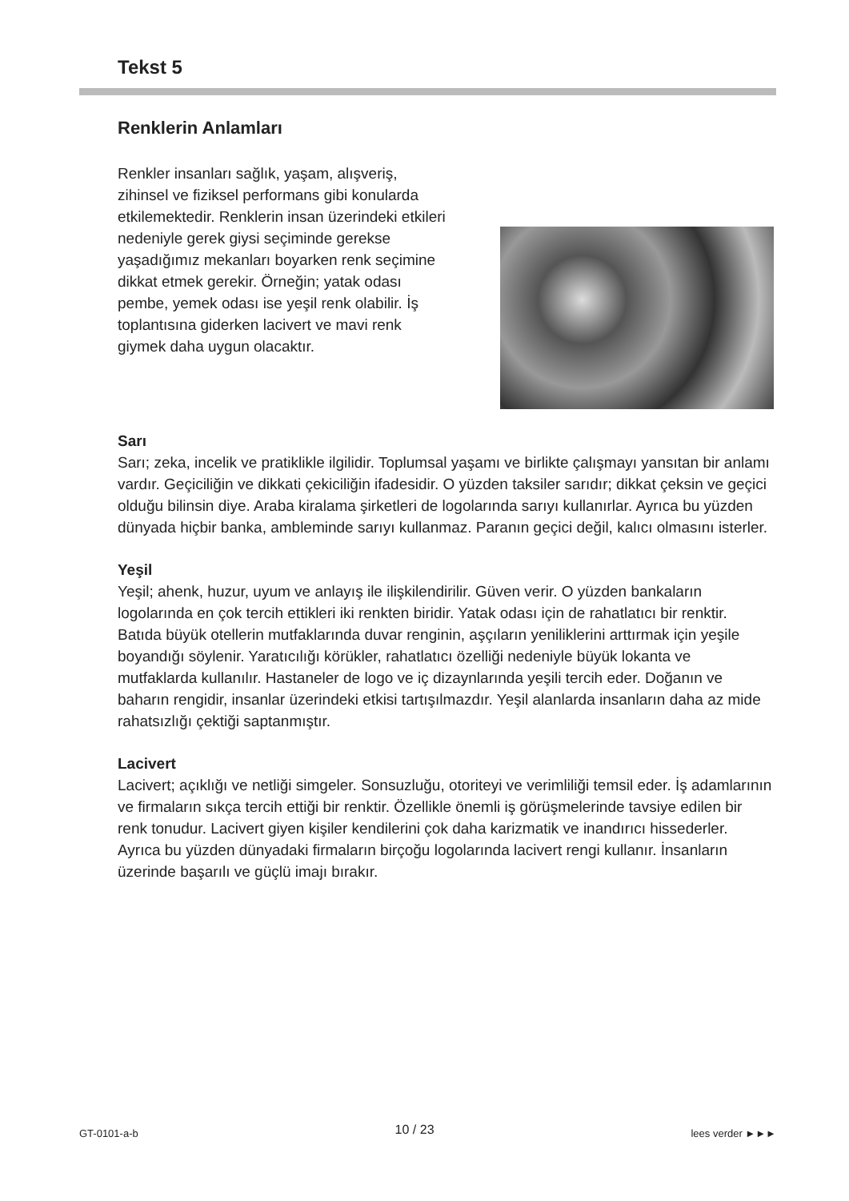Tekst 5
Renklerin Anlamları
Renkler insanları sağlık, yaşam, alışveriş, zihinsel ve fiziksel performans gibi konularda etkilemektedir. Renklerin insan üzerindeki etkileri nedeniyle gerek giysi seçiminde gerekse yaşadığımız mekanları boyarken renk seçimine dikkat etmek gerekir. Örneğin; yatak odası pembe, yemek odası ise yeşil renk olabilir. İş toplantısına giderken lacivert ve mavi renk giymek daha uygun olacaktır.
Sarı
Sarı; zeka, incelik ve pratiklikle ilgilidir. Toplumsal yaşamı ve birlikte çalışmayı yansıtan bir anlamı vardır. Geçiciliğin ve dikkati çekiciliğin ifadesidir. O yüzden taksiler sarıdır; dikkat çeksin ve geçici olduğu bilinsin diye. Araba kiralama şirketleri de logolarında sarıyı kullanırlar. Ayrıca bu yüzden dünyada hiçbir banka, ambleminde sarıyı kullanmaz. Paranın geçici değil, kalıcı olmasını isterler.
Yeşil
Yeşil; ahenk, huzur, uyum ve anlayış ile ilişkilendirilir. Güven verir. O yüzden bankaların logolarında en çok tercih ettikleri iki renkten biridir. Yatak odası için de rahatlatıcı bir renktir. Batıda büyük otellerin mutfaklarında duvar renginin, aşçıların yeniliklerini arttırmak için yeşile boyandığı söylenir. Yaratıcılığı körükler, rahatlatıcı özelliği nedeniyle büyük lokanta ve mutfaklarda kullanılır. Hastaneler de logo ve iç dizaynlarında yeşili tercih eder. Doğanın ve baharın rengidir, insanlar üzerindeki etkisi tartışılmazdır. Yeşil alanlarda insanların daha az mide rahatsızlığı çektiği saptanmıştır.
Lacivert
Lacivert; açıklığı ve netliği simgeler. Sonsuzluğu, otoriteyi ve verimliliği temsil eder. İş adamlarının ve firmaların sıkça tercih ettiği bir renktir. Özellikle önemli iş görüşmelerinde tavsiye edilen bir renk tonudur. Lacivert giyen kişiler kendilerini çok daha karizmatik ve inandırıcı hissederler. Ayrıca bu yüzden dünyadaki firmaların birçoğu logolarında lacivert rengi kullanır. İnsanların üzerinde başarılı ve güçlü imajı bırakır.
GT-0101-a-b 10 / 23 lees verder ►►►